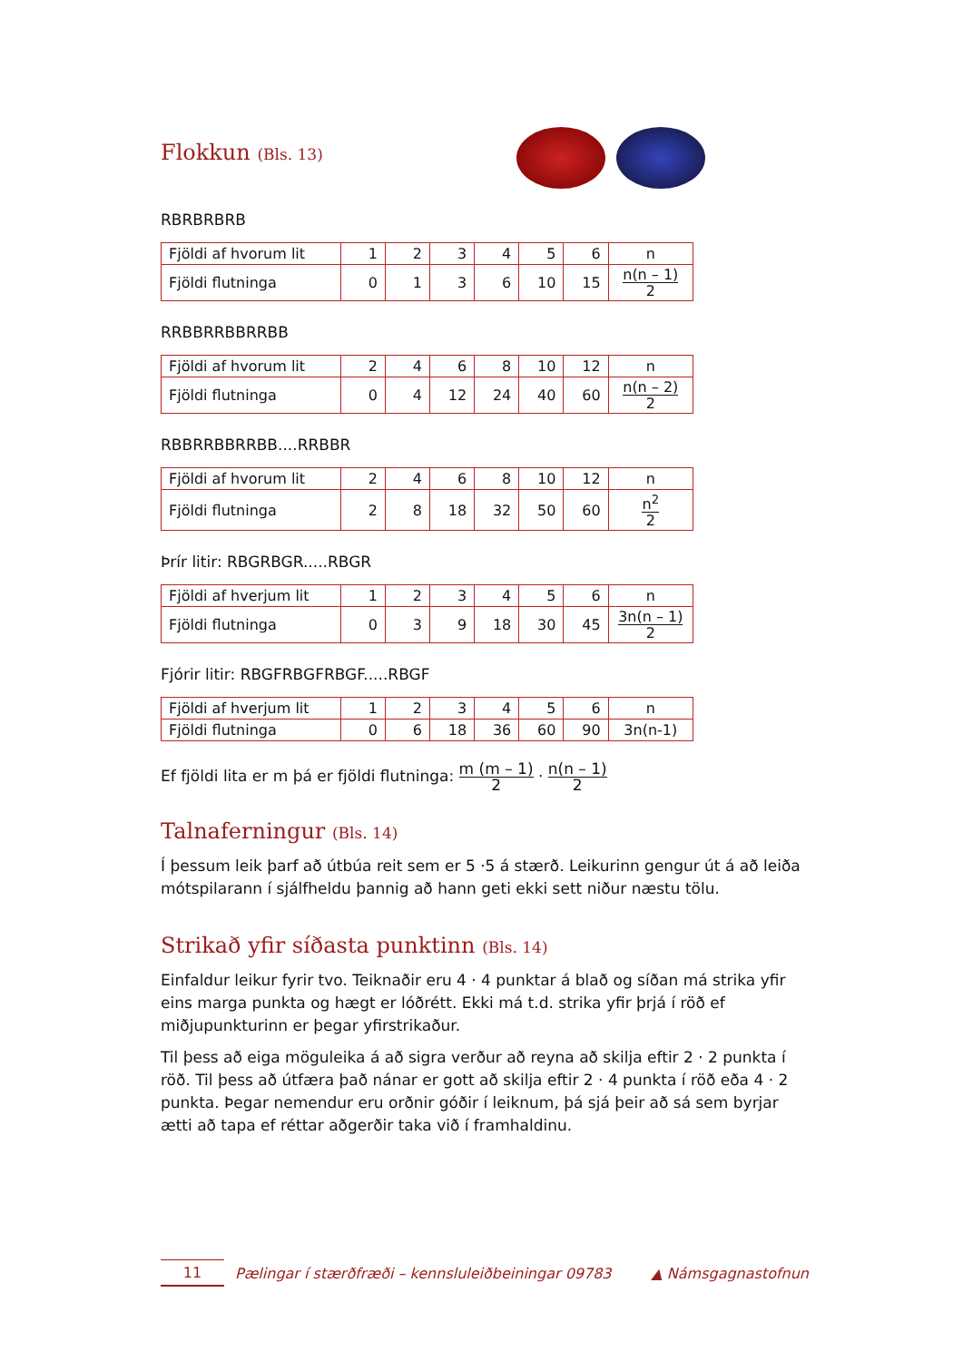Flokkun (Bls. 13)
RBRBRBRB
| Fjöldi af hvorum lit | 1 | 2 | 3 | 4 | 5 | 6 | n |
| Fjöldi flutninga | 0 | 1 | 3 | 6 | 10 | 15 | n(n – 1) 2 |
RRBBRRBBRRBB
| Fjöldi af hvorum lit | 2 | 4 | 6 | 8 | 10 | 12 | n |
| Fjöldi flutninga | 0 | 4 | 12 | 24 | 40 | 60 | n(n – 2) 2 |
RBBRRBBRRBB....RRBBR
| Fjöldi af hvorum lit | 2 | 4 | 6 | 8 | 10 | 12 | n |
| Fjöldi flutninga | 2 | 8 | 18 | 32 | 50 | 60 | n<sup>2</sup> 2 |
Þrír litir: RBGRBGR.....RBGR
| Fjöldi af hverjum lit | 1 | 2 | 3 | 4 | 5 | 6 | n |
| Fjöldi flutninga | 0 | 3 | 9 | 18 | 30 | 45 | 3n(n – 1) 2 |
Fjórir litir: RBGFRBGFRBGF.....RBGF
| Fjöldi af hverjum lit | 1 | 2 | 3 | 4 | 5 | 6 | n |
| Fjöldi flutninga | 0 | 6 | 18 | 36 | 60 | 90 | 3n(n-1) |
Ef fjöldi lita er m þá er fjöldi flutninga: m (m – 1) 2 · n(n – 1) 2
Talnaferningur (Bls. 14)
Í þessum leik þarf að útbúa reit sem er 5 ·5 á stærð. Leikurinn gengur út á að leiða mótspilarann í sjálfheldu þannig að hann geti ekki sett niður næstu tölu.
Strikað yfir síðasta punktinn (Bls. 14)
Einfaldur leikur fyrir tvo. Teiknaðir eru 4 · 4 punktar á blað og síðan má strika yfir eins marga punkta og hægt er lóðrétt. Ekki má t.d. strika yfir þrjá í röð ef miðjupunkturinn er þegar yfirstrikaður.
Til þess að eiga möguleika á að sigra verður að reyna að skilja eftir 2 · 2 punkta í röð. Til þess að útfæra það nánar er gott að skilja eftir 2 · 4 punkta í röð eða 4 · 2 punkta. Þegar nemendur eru orðnir góðir í leiknum, þá sjá þeir að sá sem byrjar ætti að tapa ef réttar aðgerðir taka við í framhaldinu.
11
Pælingar í stærðfræði – kennsluleiðbeiningar 09783
▲ Námsgagnastofnun